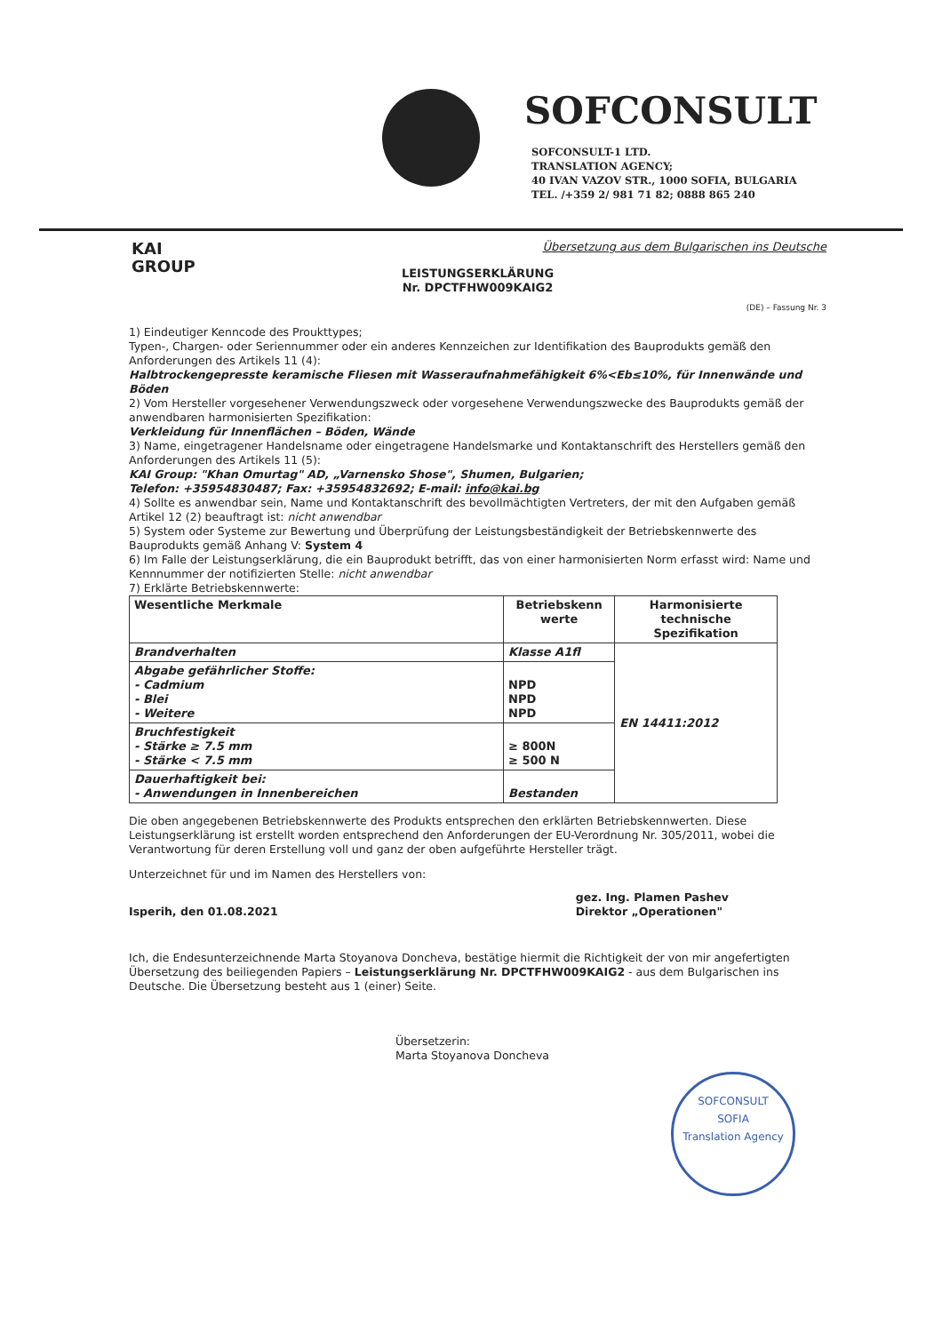SOFCONSULT
SOFCONSULT-1 LTD.
TRANSLATION AGENCY;
40 IVAN VAZOV STR., 1000 SOFIA, BULGARIA
TEL. /+359 2/ 981 71 82; 0888 865 240
KAI
GROUP
Übersetzung aus dem Bulgarischen ins Deutsche
LEISTUNGSERKLÄRUNG
Nr. DPCTFHW009KAIG2
(DE) – Fassung Nr. 3
1) Eindeutiger Kenncode des Proukttypes;
Typen-, Chargen- oder Seriennummer oder ein anderes Kennzeichen zur Identifikation des Bauprodukts gemäß den Anforderungen des Artikels 11 (4):
Halbtrockengepresste keramische Fliesen mit Wasseraufnahmefähigkeit 6%<Eb≤10%, für Innenwände und Böden
2) Vom Hersteller vorgesehener Verwendungszweck oder vorgesehene Verwendungszwecke des Bauprodukts gemäß der anwendbaren harmonisierten Spezifikation:
Verkleidung für Innenflächen – Böden, Wände
3) Name, eingetragener Handelsname oder eingetragene Handelsmarke und Kontaktanschrift des Herstellers gemäß den Anforderungen des Artikels 11 (5):
KAI Group: "Khan Omurtag" AD, „Varnensko Shose", Shumen, Bulgarien;
Telefon: +35954830487; Fax: +35954832692; E-mail: info@kai.bg
4) Sollte es anwendbar sein, Name und Kontaktanschrift des bevollmächtigten Vertreters, der mit den Aufgaben gemäß Artikel 12 (2) beauftragt ist: nicht anwendbar
5) System oder Systeme zur Bewertung und Überprüfung der Leistungsbeständigkeit der Betriebskennwerte des Bauprodukts gemäß Anhang V: System 4
6) Im Falle der Leistungserklärung, die ein Bauprodukt betrifft, das von einer harmonisierten Norm erfasst wird: Name und Kennnummer der notifizierten Stelle: nicht anwendbar
7) Erklärte Betriebskennwerte:
| Wesentliche Merkmale | Betriebskenn werte | Harmonisierte technische Spezifikation |
| --- | --- | --- |
| Brandverhalten | Klasse A1fl | EN 14411:2012 |
| Abgabe gefährlicher Stoffe: - Cadmium - Blei - Weitere | NPD NPD NPD | |
| Bruchfestigkeit - Stärke ≥ 7.5 mm - Stärke < 7.5 mm | ≥ 800N ≥ 500 N | |
| Dauerhaftigkeit bei: - Anwendungen in Innenbereichen | Bestanden | |
Die oben angegebenen Betriebskennwerte des Produkts entsprechen den erklärten Betriebskennwerten. Diese Leistungserklärung ist erstellt worden entsprechend den Anforderungen der EU-Verordnung Nr. 305/2011, wobei die Verantwortung für deren Erstellung voll und ganz der oben aufgeführte Hersteller trägt.
Unterzeichnet für und im Namen des Herstellers von:
Isperih, den 01.08.2021
gez. Ing. Plamen Pashev
Direktor „Operationen"
Ich, die Endesunterzeichnende Marta Stoyanova Doncheva, bestätige hiermit die Richtigkeit der von mir angefertigten Übersetzung des beiliegenden Papiers – Leistungserklärung Nr. DPCTFHW009KAIG2 - aus dem Bulgarischen ins Deutsche. Die Übersetzung besteht aus 1 (einer) Seite.
Übersetzerin:
Marta Stoyanova Doncheva
SOFCONSULT
SOFIA
Translation Agency